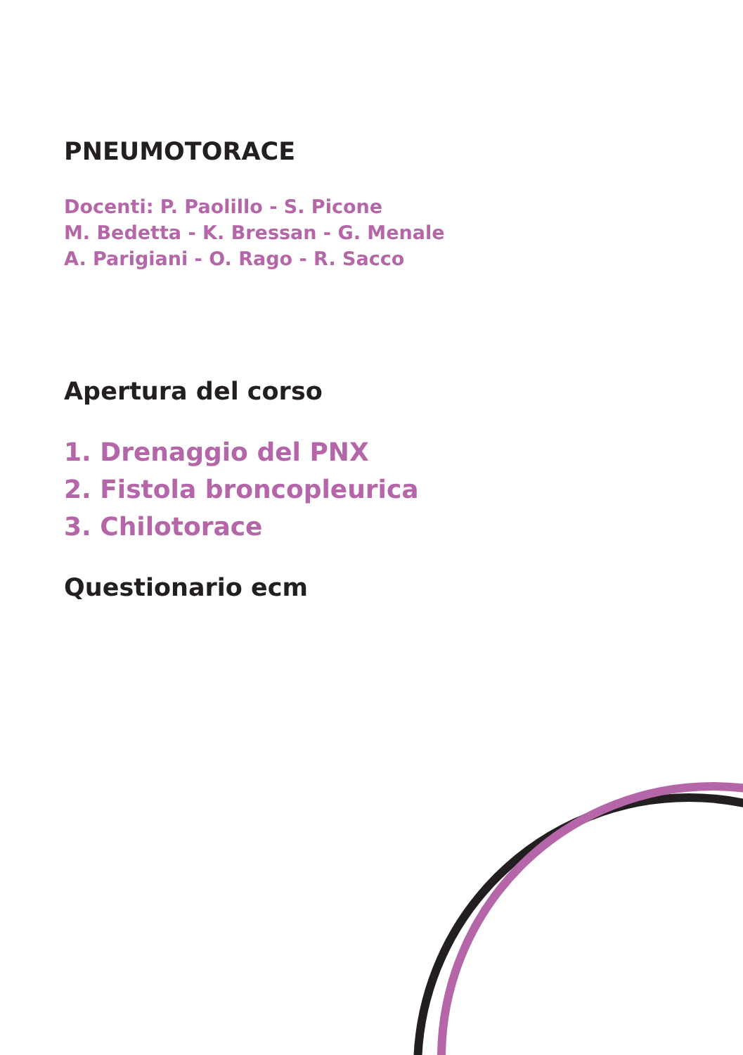PNEUMOTORACE
Docenti: P. Paolillo - S. Picone
M. Bedetta - K. Bressan - G. Menale
A. Parigiani - O. Rago - R. Sacco
Apertura del corso
1. Drenaggio del PNX
2. Fistola broncopleurica
3. Chilotorace
Questionario ecm